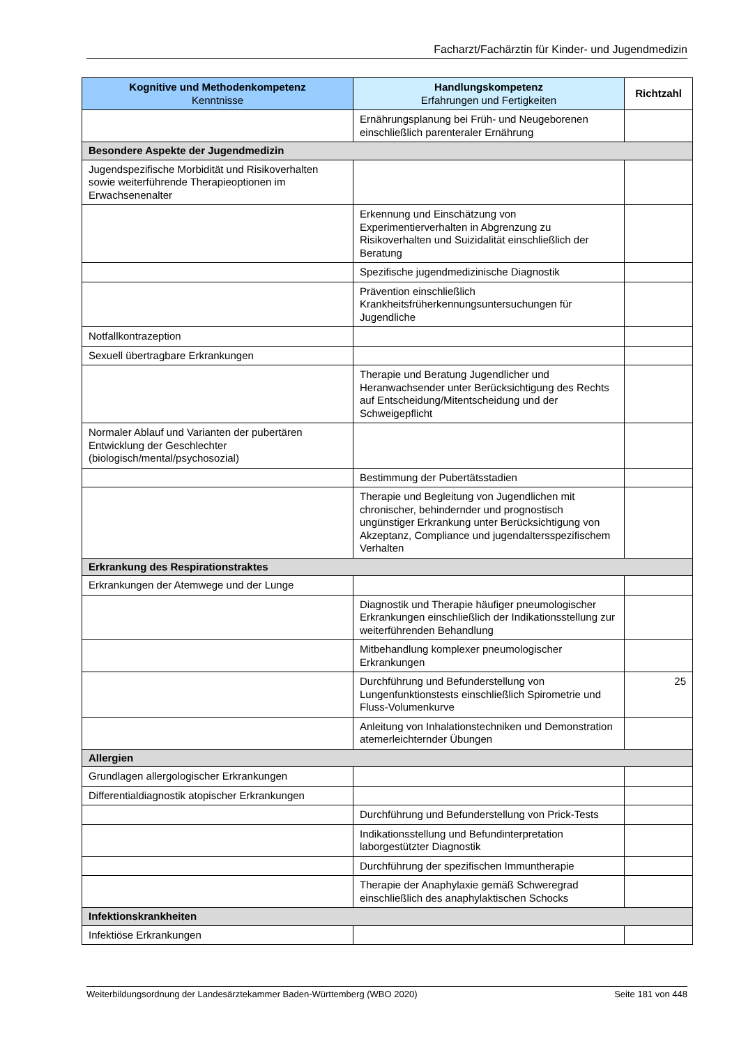Facharzt/Fachärztin für Kinder- und Jugendmedizin
| Kognitive und Methodenkompetenz Kenntnisse | Handlungskompetenz Erfahrungen und Fertigkeiten | Richtzahl |
| --- | --- | --- |
| | Ernährungsplanung bei Früh- und Neugeborenen einschließlich parenteraler Ernährung | |
| Besondere Aspekte der Jugendmedizin | | |
| Jugendspezifische Morbidität und Risikoverhalten sowie weiterführende Therapieoptionen im Erwachsenenalter | | |
| | Erkennung und Einschätzung von Experimentierverhalten in Abgrenzung zu Risikoverhalten und Suizidalität einschließlich der Beratung | |
| | Spezifische jugendmedizinische Diagnostik | |
| | Prävention einschließlich Krankheitsfrüherkennungsuntersuchungen für Jugendliche | |
| Notfallkontrazeption | | |
| Sexuell übertragbare Erkrankungen | | |
| | Therapie und Beratung Jugendlicher und Heranwachsender unter Berücksichtigung des Rechts auf Entscheidung/Mitentscheidung und der Schweigepflicht | |
| Normaler Ablauf und Varianten der pubertären Entwicklung der Geschlechter (biologisch/mental/psychosozial) | | |
| | Bestimmung der Pubertätsstadien | |
| | Therapie und Begleitung von Jugendlichen mit chronischer, behindernder und prognostisch ungünstiger Erkrankung unter Berücksichtigung von Akzeptanz, Compliance und jugendaltersspezifischem Verhalten | |
| Erkrankung des Respirationstraktes | | |
| Erkrankungen der Atemwege und der Lunge | | |
| | Diagnostik und Therapie häufiger pneumologischer Erkrankungen einschließlich der Indikationsstellung zur weiterführenden Behandlung | |
| | Mitbehandlung komplexer pneumologischer Erkrankungen | |
| | Durchführung und Befunderstellung von Lungenfunktionstests einschließlich Spirometrie und Fluss-Volumenkurve | 25 |
| | Anleitung von Inhalationstechniken und Demonstration atemerleichternder Übungen | |
| Allergien | | |
| Grundlagen allergologischer Erkrankungen | | |
| Differentialdiagnostik atopischer Erkrankungen | | |
| | Durchführung und Befunderstellung von Prick-Tests | |
| | Indikationsstellung und Befundinterpretation laborgestützter Diagnostik | |
| | Durchführung der spezifischen Immuntherapie | |
| | Therapie der Anaphylaxie gemäß Schweregrad einschließlich des anaphylaktischen Schocks | |
| Infektionskrankheiten | | |
| Infektiöse Erkrankungen | | |
Weiterbildungsordnung der Landesärztekammer Baden-Württemberg (WBO 2020) Seite 181 von 448